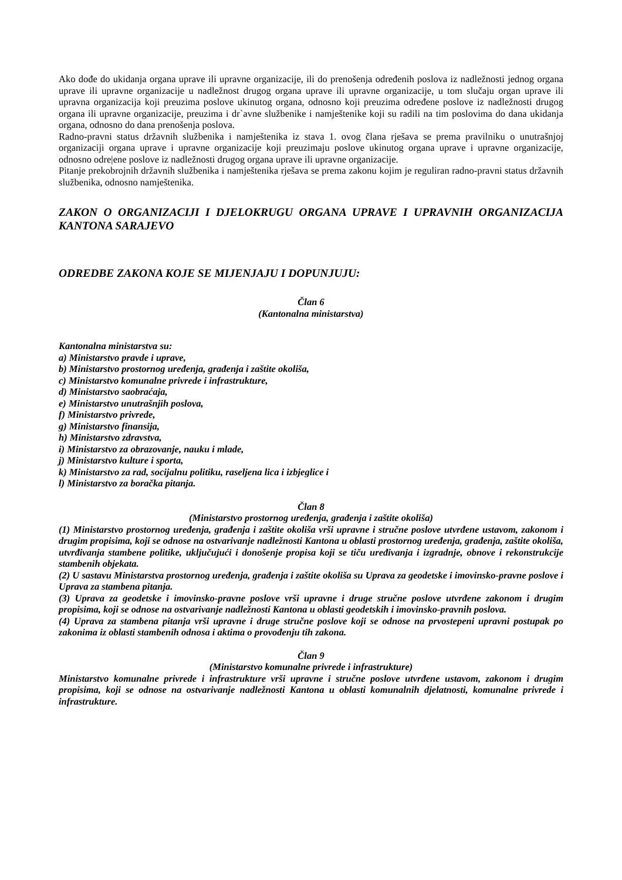Ako dođe do ukidanja organa uprave ili upravne organizacije, ili do prenošenja određenih poslova iz nadležnosti jednog organa uprave ili upravne organizacije u nadležnost drugog organa uprave ili upravne organizacije, u tom slučaju organ uprave ili upravna organizacija koji preuzima poslove ukinutog organa, odnosno koji preuzima određene poslove iz nadležnosti drugog organa ili upravne organizacije, preuzima i dr`avne službenike i namještenike koji su radili na tim poslovima do dana ukidanja organa, odnosno do dana prenošenja poslova.
Radno-pravni status državnih službenika i namještenika iz stava 1. ovog člana rješava se prema pravilniku o unutrašnjoj organizaciji organa uprave i upravne organizacije koji preuzimaju poslove ukinutog organa uprave i upravne organizacije, odnosno odre|ene poslove iz nadležnosti drugog organa uprave ili upravne organizacije.
Pitanje prekobrojnih državnih službenika i namještenika rješava se prema zakonu kojim je reguliran radno-pravni status državnih službenika, odnosno namještenika.
ZAKON O ORGANIZACIJI I DJELOKRUGU ORGANA UPRAVE I UPRAVNIH ORGANIZACIJA KANTONA SARAJEVO
ODREDBE ZAKONA KOJE SE MIJENJAJU I DOPUNJUJU:
Član 6
(Kantonalna ministarstva)
Kantonalna ministarstva su:
a) Ministarstvo pravde i uprave,
b) Ministarstvo prostornog uređenja, građenja i zaštite okoliša,
c) Ministarstvo komunalne privrede i infrastrukture,
d) Ministarstvo saobraćaja,
e) Ministarstvo unutrašnjih poslova,
f) Ministarstvo privrede,
g) Ministarstvo finansija,
h) Ministarstvo zdravstva,
i) Ministarstvo za obrazovanje, nauku i mlade,
j) Ministarstvo kulture i sporta,
k) Ministarstvo za rad, socijalnu politiku, raseljena lica i izbjeglice i
l) Ministarstvo za boračka pitanja.
Član 8
(Ministarstvo prostornog uređenja, građenja i zaštite okoliša)
(1) Ministarstvo prostornog uređenja, građenja i zaštite okoliša vrši upravne i stručne poslove utvrđene ustavom, zakonom i drugim propisima, koji se odnose na ostvarivanje nadležnosti Kantona u oblasti prostornog uređenja, građenja, zaštite okoliša, utvrđivanja stambene politike, uključujući i donošenje propisa koji se tiču uređivanja i izgradnje, obnove i rekonstrukcije stambenih objekata.
(2) U sastavu Ministarstva prostornog uređenja, građenja i zaštite okoliša su Uprava za geodetske i imovinsko-pravne poslove i Uprava za stambena pitanja.
(3) Uprava za geodetske i imovinsko-pravne poslove vrši upravne i druge stručne poslove utvrđene zakonom i drugim propisima, koji se odnose na ostvarivanje nadležnosti Kantona u oblasti geodetskih i imovinsko-pravnih poslova.
(4) Uprava za stambena pitanja vrši upravne i druge stručne poslove koji se odnose na prvostepeni upravni postupak po zakonima iz oblasti stambenih odnosa i aktima o provođenju tih zakona.
Član 9
(Ministarstvo komunalne privrede i infrastrukture)
Ministarstvo komunalne privrede i infrastrukture vrši upravne i stručne poslove utvrđene ustavom, zakonom i drugim propisima, koji se odnose na ostvarivanje nadležnosti Kantona u oblasti komunalnih djelatnosti, komunalne privrede i infrastrukture.